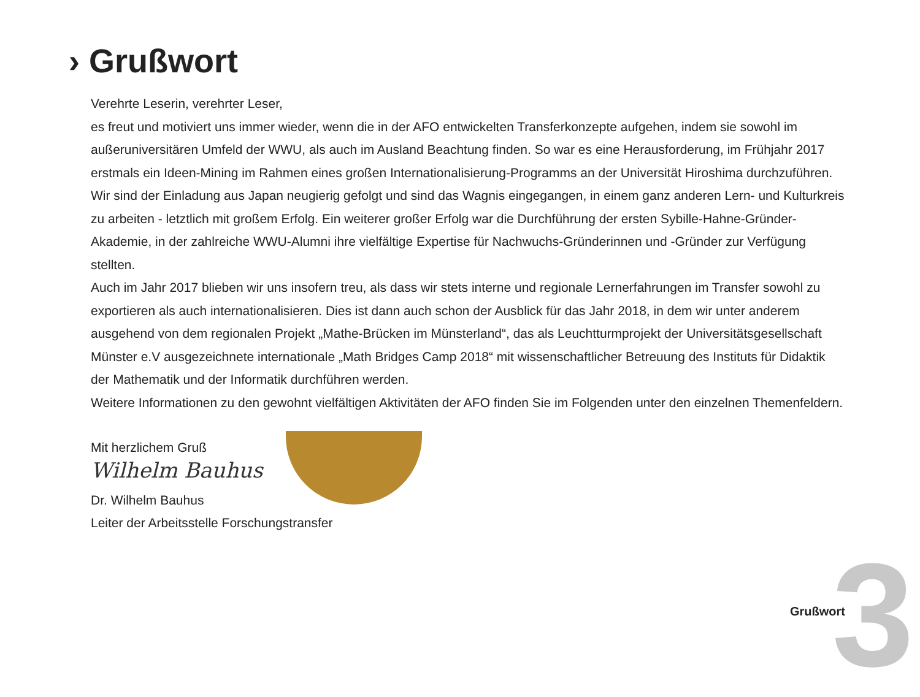› Grußwort
Verehrte Leserin, verehrter Leser,
es freut und motiviert uns immer wieder, wenn die in der AFO entwickelten Transferkonzepte aufgehen, indem sie sowohl im außeruniversitären Umfeld der WWU, als auch im Ausland Beachtung finden. So war es eine Herausforderung, im Frühjahr 2017 erstmals ein Ideen-Mining im Rahmen eines großen Internationalisierung-Programms an der Universität Hiroshima durchzuführen. Wir sind der Einladung aus Japan neugierig gefolgt und sind das Wagnis eingegangen, in einem ganz anderen Lern- und Kulturkreis zu arbeiten - letztlich mit großem Erfolg. Ein weiterer großer Erfolg war die Durchführung der ersten Sybille-Hahne-Gründer-Akademie, in der zahlreiche WWU-Alumni ihre vielfältige Expertise für Nachwuchs-Gründerinnen und -Gründer zur Verfügung stellten.
Auch im Jahr 2017 blieben wir uns insofern treu, als dass wir stets interne und regionale Lernerfahrungen im Transfer sowohl zu exportieren als auch internationalisieren. Dies ist dann auch schon der Ausblick für das Jahr 2018, in dem wir unter anderem ausgehend von dem regionalen Projekt „Mathe-Brücken im Münsterland“, das als Leuchtturmprojekt der Universitätsgesellschaft Münster e.V ausgezeichnete internationale „Math Bridges Camp 2018“ mit wissenschaftlicher Betreuung des Instituts für Didaktik der Mathematik und der Informatik durchführen werden.
Weitere Informationen zu den gewohnt vielfältigen Aktivitäten der AFO finden Sie im Folgenden unter den einzelnen Themenfeldern.
Mit herzlichem Gruß
Wilhelm Bauhus
Dr. Wilhelm Bauhus
Leiter der Arbeitsstelle Forschungstransfer
Grußwort 3